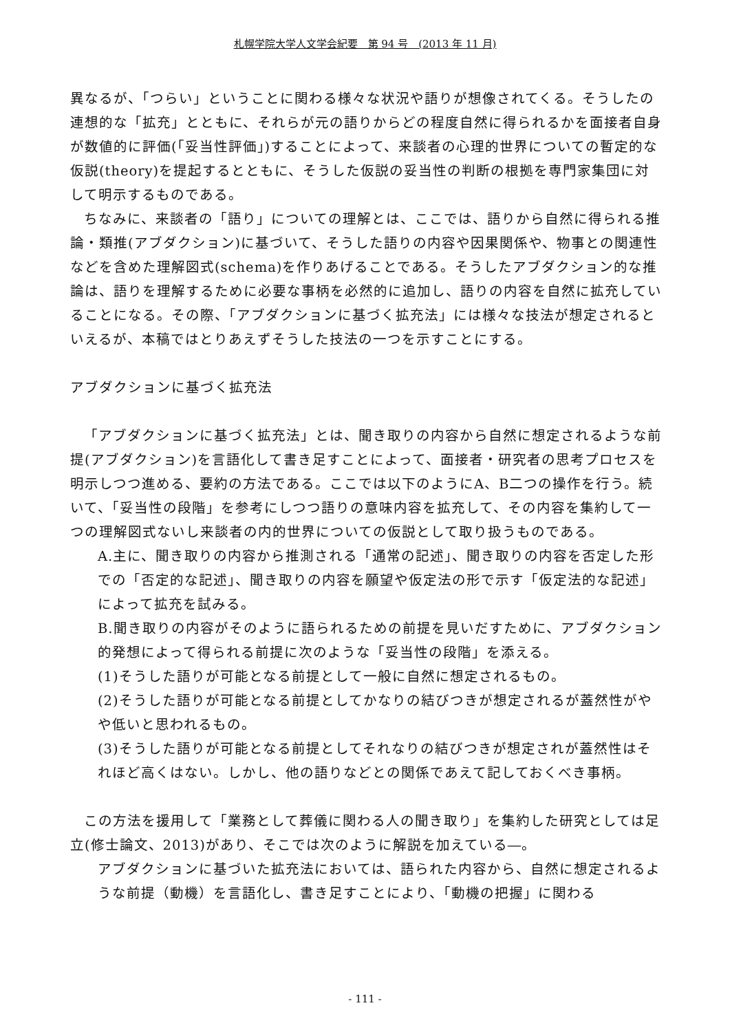札幌学院大学人文学会紀要　第 94 号　(2013 年 11 月)
異なるが、「つらい」ということに関わる様々な状況や語りが想像されてくる。そうしたの連想的な「拡充」とともに、それらが元の語りからどの程度自然に得られるかを面接者自身が数値的に評価(「妥当性評価」)することによって、来談者の心理的世界についての暫定的な仮説(theory)を提起するとともに、そうした仮説の妥当性の判断の根拠を専門家集団に対して明示するものである。
ちなみに、来談者の「語り」についての理解とは、ここでは、語りから自然に得られる推論・類推(アブダクション)に基づいて、そうした語りの内容や因果関係や、物事との関連性などを含めた理解図式(schema)を作りあげることである。そうしたアブダクション的な推論は、語りを理解するために必要な事柄を必然的に追加し、語りの内容を自然に拡充していることになる。その際、「アブダクションに基づく拡充法」には様々な技法が想定されるといえるが、本稿ではとりあえずそうした技法の一つを示すことにする。
アブダクションに基づく拡充法
「アブダクションに基づく拡充法」とは、聞き取りの内容から自然に想定されるような前提(アブダクション)を言語化して書き足すことによって、面接者・研究者の思考プロセスを明示しつつ進める、要約の方法である。ここでは以下のようにA、B二つの操作を行う。続いて、「妥当性の段階」を参考にしつつ語りの意味内容を拡充して、その内容を集約して一つの理解図式ないし来談者の内的世界についての仮説として取り扱うものである。
A.主に、聞き取りの内容から推測される「通常の記述」、聞き取りの内容を否定した形での「否定的な記述」、聞き取りの内容を願望や仮定法の形で示す「仮定法的な記述」によって拡充を試みる。
B.聞き取りの内容がそのように語られるための前提を見いだすために、アブダクション的発想によって得られる前提に次のような「妥当性の段階」を添える。
(1)そうした語りが可能となる前提として一般に自然に想定されるもの。
(2)そうした語りが可能となる前提としてかなりの結びつきが想定されるが蓋然性がやや低いと思われるもの。
(3)そうした語りが可能となる前提としてそれなりの結びつきが想定されが蓋然性はそれほど高くはない。しかし、他の語りなどとの関係であえて記しておくべき事柄。
この方法を援用して「業務として葬儀に関わる人の聞き取り」を集約した研究としては足立(修士論文、2013)があり、そこでは次のように解説を加えている―。
アブダクションに基づいた拡充法においては、語られた内容から、自然に想定されるような前提（動機）を言語化し、書き足すことにより、「動機の把握」に関わる
- 111 -